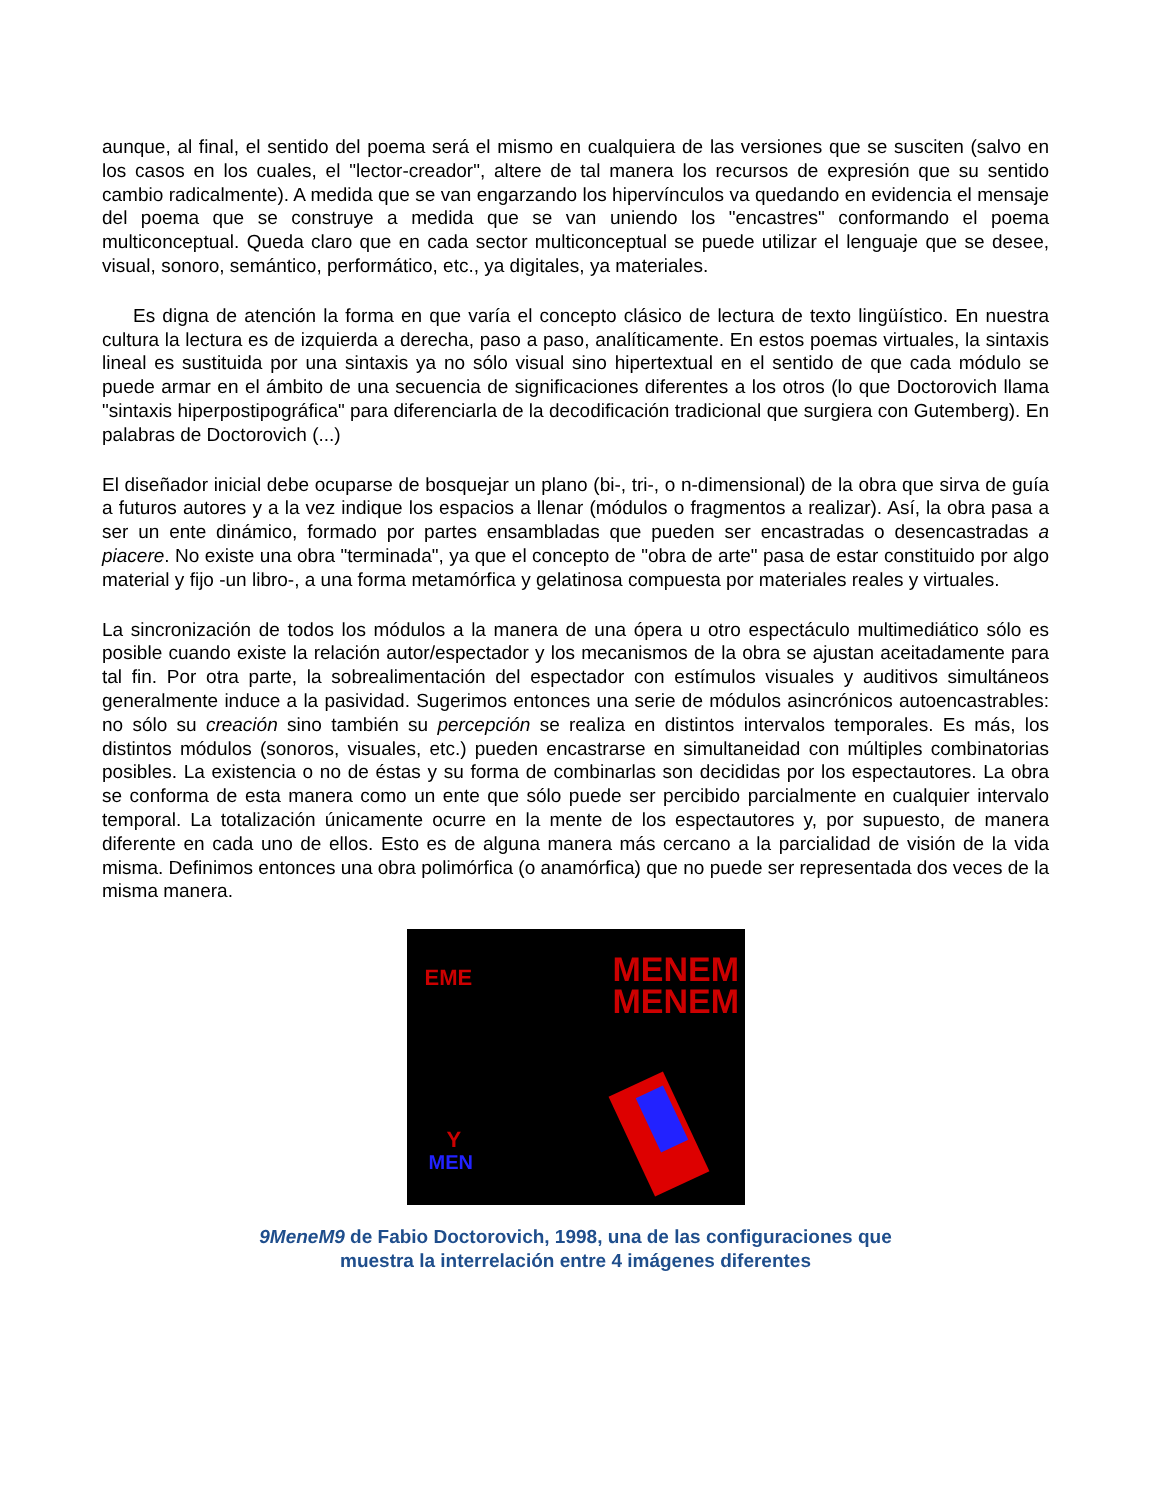aunque, al final, el sentido del poema será el mismo en cualquiera de las versiones que se susciten (salvo en los casos en los cuales, el "lector-creador", altere de tal manera los recursos de expresión que su sentido cambio radicalmente). A medida que se van engarzando los hipervínculos va quedando en evidencia el mensaje del poema que se construye a medida que se van uniendo los "encastres" conformando el poema multiconceptual. Queda claro que en cada sector multiconceptual se puede utilizar el lenguaje que se desee, visual, sonoro, semántico, performático, etc., ya digitales, ya materiales.
Es digna de atención la forma en que varía el concepto clásico de lectura de texto lingüístico. En nuestra cultura la lectura es de izquierda a derecha, paso a paso, analíticamente. En estos poemas virtuales, la sintaxis lineal es sustituida por una sintaxis ya no sólo visual sino hipertextual en el sentido de que cada módulo se puede armar en el ámbito de una secuencia de significaciones diferentes a los otros (lo que Doctorovich llama "sintaxis hiperpostipográfica" para diferenciarla de la decodificación tradicional que surgiera con Gutemberg). En palabras de Doctorovich (...)
El diseñador inicial debe ocuparse de bosquejar un plano (bi-, tri-, o n-dimensional) de la obra que sirva de guía a futuros autores y a la vez indique los espacios a llenar (módulos o fragmentos a realizar). Así, la obra pasa a ser un ente dinámico, formado por partes ensambladas que pueden ser encastradas o desencastradas a piacere. No existe una obra "terminada", ya que el concepto de "obra de arte" pasa de estar constituido por algo material y fijo -un libro-, a una forma metamórfica y gelatinosa compuesta por materiales reales y virtuales.
La sincronización de todos los módulos a la manera de una ópera u otro espectáculo multimediático sólo es posible cuando existe la relación autor/espectador y los mecanismos de la obra se ajustan aceitadamente para tal fin. Por otra parte, la sobrealimentación del espectador con estímulos visuales y auditivos simultáneos generalmente induce a la pasividad. Sugerimos entonces una serie de módulos asincrónicos autoencastrables: no sólo su creación sino también su percepción se realiza en distintos intervalos temporales. Es más, los distintos módulos (sonoros, visuales, etc.) pueden encastrarse en simultaneidad con múltiples combinatorias posibles. La existencia o no de éstas y su forma de combinarlas son decididas por los espectautores. La obra se conforma de esta manera como un ente que sólo puede ser percibido parcialmente en cualquier intervalo temporal. La totalización únicamente ocurre en la mente de los espectautores y, por supuesto, de manera diferente en cada uno de ellos. Esto es de alguna manera más cercano a la parcialidad de visión de la vida misma. Definimos entonces una obra polimórfica (o anamórfica) que no puede ser representada dos veces de la misma manera.
EME
MENEM
MENEM
Y
MEN
9MeneM9 de Fabio Doctorovich, 1998, una de las configuraciones que
muestra la interrelación entre 4 imágenes diferentes